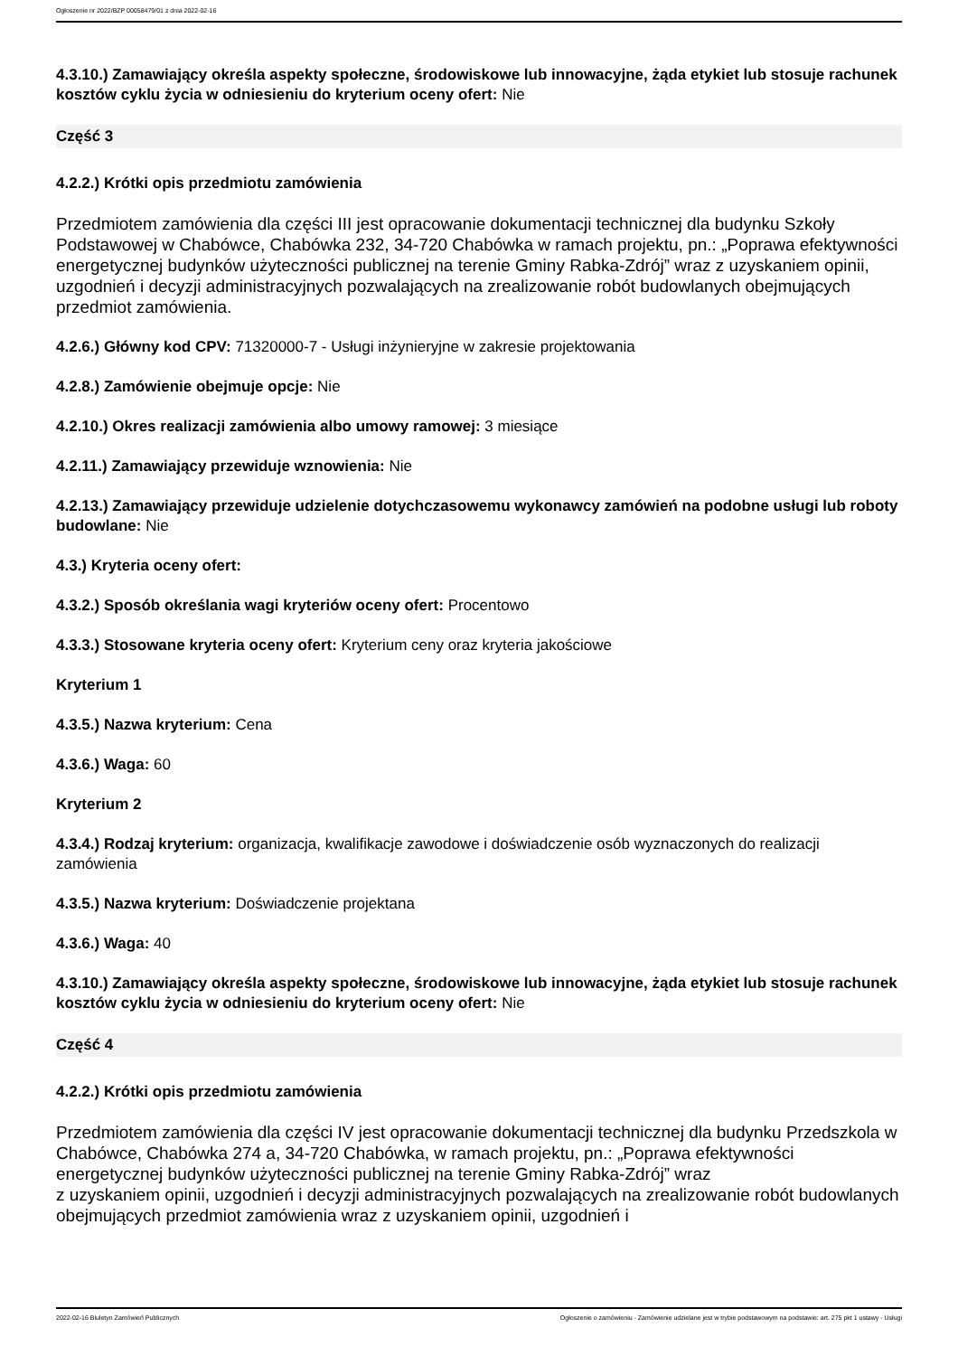Ogłoszenie nr 2022/BZP 00058479/01 z dnia 2022-02-16
4.3.10.) Zamawiający określa aspekty społeczne, środowiskowe lub innowacyjne, żąda etykiet lub stosuje rachunek kosztów cyklu życia w odniesieniu do kryterium oceny ofert: Nie
Część 3
4.2.2.) Krótki opis przedmiotu zamówienia
Przedmiotem zamówienia dla części III jest opracowanie dokumentacji technicznej dla budynku Szkoły Podstawowej w Chabówce, Chabówka 232, 34-720 Chabówka w ramach projektu, pn.: „Poprawa efektywności energetycznej budynków użyteczności publicznej na terenie Gminy Rabka-Zdrój” wraz z uzyskaniem opinii, uzgodnień i decyzji administracyjnych pozwalających na zrealizowanie robót budowlanych obejmujących przedmiot zamówienia.
4.2.6.) Główny kod CPV: 71320000-7 - Usługi inżynieryjne w zakresie projektowania
4.2.8.) Zamówienie obejmuje opcje: Nie
4.2.10.) Okres realizacji zamówienia albo umowy ramowej: 3 miesiące
4.2.11.) Zamawiający przewiduje wznowienia: Nie
4.2.13.) Zamawiający przewiduje udzielenie dotychczasowemu wykonawcy zamówień na podobne usługi lub roboty budowlane: Nie
4.3.) Kryteria oceny ofert:
4.3.2.) Sposób określania wagi kryteriów oceny ofert: Procentowo
4.3.3.) Stosowane kryteria oceny ofert: Kryterium ceny oraz kryteria jakościowe
Kryterium 1
4.3.5.) Nazwa kryterium: Cena
4.3.6.) Waga: 60
Kryterium 2
4.3.4.) Rodzaj kryterium: organizacja, kwalifikacje zawodowe i doświadczenie osób wyznaczonych do realizacji zamówienia
4.3.5.) Nazwa kryterium: Doświadczenie projektana
4.3.6.) Waga: 40
4.3.10.) Zamawiający określa aspekty społeczne, środowiskowe lub innowacyjne, żąda etykiet lub stosuje rachunek kosztów cyklu życia w odniesieniu do kryterium oceny ofert: Nie
Część 4
4.2.2.) Krótki opis przedmiotu zamówienia
Przedmiotem zamówienia dla części IV jest opracowanie dokumentacji technicznej dla budynku Przedszkola w Chabówce, Chabówka 274 a, 34-720 Chabówka, w ramach projektu, pn.: „Poprawa efektywności energetycznej budynków użyteczności publicznej na terenie Gminy Rabka-Zdrój” wraz
z uzyskaniem opinii, uzgodnień i decyzji administracyjnych pozwalających na zrealizowanie robót budowlanych obejmujących przedmiot zamówienia wraz z uzyskaniem opinii, uzgodnień i
2022-02-16 Biuletyn Zamówień Publicznych Ogłoszenie o zamówieniu - Zamówienie udzielane jest w trybie podstawowym na podstawie: art. 275 pkt 1 ustawy - Usługi